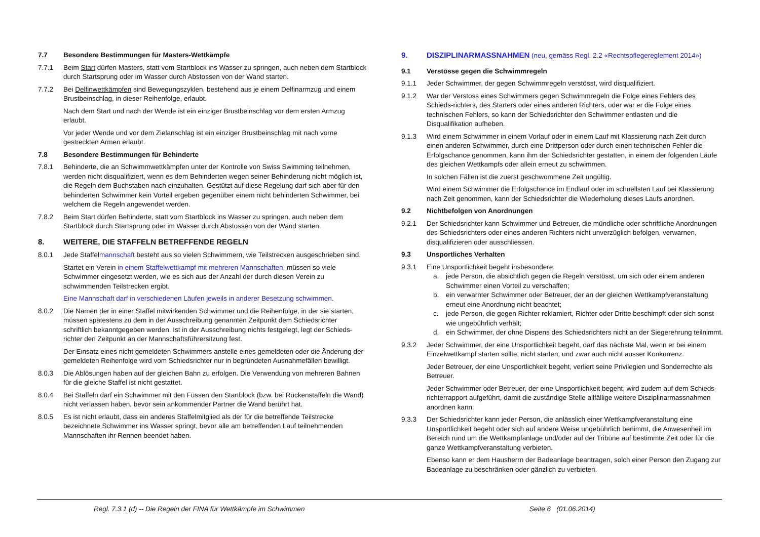7.7 Besondere Bestimmungen für Masters-Wettkämpfe
7.7.1 Beim Start dürfen Masters, statt vom Startblock ins Wasser zu springen, auch neben dem Startblock durch Startsprung oder im Wasser durch Abstossen von der Wand starten.
7.7.2 Bei Delfinwettkämpfen sind Bewegungszyklen, bestehend aus je einem Delfinarmzug und einem Brustbeinschlag, in dieser Reihenfolge, erlaubt.
Nach dem Start und nach der Wende ist ein einziger Brustbeinschlag vor dem ersten Armzug erlaubt.
Vor jeder Wende und vor dem Zielanschlag ist ein einziger Brustbeinschlag mit nach vorne gestreckten Armen erlaubt.
7.8 Besondere Bestimmungen für Behinderte
7.8.1 Behinderte, die an Schwimmwettkämpfen unter der Kontrolle von Swiss Swimming teilnehmen, werden nicht disqualifiziert, wenn es dem Behinderten wegen seiner Behinderung nicht möglich ist, die Regeln dem Buchstaben nach einzuhalten. Gestützt auf diese Regelung darf sich aber für den behinderten Schwimmer kein Vorteil ergeben gegenüber einem nicht behinderten Schwimmer, bei welchem die Regeln angewendet werden.
7.8.2 Beim Start dürfen Behinderte, statt vom Startblock ins Wasser zu springen, auch neben dem Startblock durch Startsprung oder im Wasser durch Abstossen von der Wand starten.
8. WEITERE, DIE STAFFELN BETREFFENDE REGELN
8.0.1 Jede Staffelmannschaft besteht aus so vielen Schwimmern, wie Teilstrecken ausgeschrieben sind.
Startet ein Verein in einem Staffelwettkampf mit mehreren Mannschaften, müssen so viele Schwimmer eingesetzt werden, wie es sich aus der Anzahl der durch diesen Verein zu schwimmenden Teilstrecken ergibt.
Eine Mannschaft darf in verschiedenen Läufen jeweils in anderer Besetzung schwimmen.
8.0.2 Die Namen der in einer Staffel mitwirkenden Schwimmer und die Reihenfolge, in der sie starten, müssen spätestens zu dem in der Ausschreibung genannten Zeitpunkt dem Schiedsrichter schriftlich bekanntgegeben werden. Ist in der Ausschreibung nichts festgelegt, legt der Schieds-richter den Zeitpunkt an der Mannschaftsführersitzung fest.
Der Einsatz eines nicht gemeldeten Schwimmers anstelle eines gemeldeten oder die Änderung der gemeldeten Reihenfolge wird vom Schiedsrichter nur in begründeten Ausnahmefällen bewilligt.
8.0.3 Die Ablösungen haben auf der gleichen Bahn zu erfolgen. Die Verwendung von mehreren Bahnen für die gleiche Staffel ist nicht gestattet.
8.0.4 Bei Staffeln darf ein Schwimmer mit den Füssen den Startblock (bzw. bei Rückenstaffeln die Wand) nicht verlassen haben, bevor sein ankommender Partner die Wand berührt hat.
8.0.5 Es ist nicht erlaubt, dass ein anderes Staffelmitglied als der für die betreffende Teilstrecke bezeichnete Schwimmer ins Wasser springt, bevor alle am betreffenden Lauf teilnehmenden Mannschaften ihr Rennen beendet haben.
9. DISZIPLINARMASSNAHMEN (neu, gemäss Regl. 2.2 «Rechtspflegereglement 2014»)
9.1 Verstösse gegen die Schwimmregeln
9.1.1 Jeder Schwimmer, der gegen Schwimmregeln verstösst, wird disqualifiziert.
9.1.2 War der Verstoss eines Schwimmers gegen Schwimmregeln die Folge eines Fehlers des Schieds-richters, des Starters oder eines anderen Richters, oder war er die Folge eines technischen Fehlers, so kann der Schiedsrichter den Schwimmer entlasten und die Disqualifikation aufheben.
9.1.3 Wird einem Schwimmer in einem Vorlauf oder in einem Lauf mit Klassierung nach Zeit durch einen anderen Schwimmer, durch eine Drittperson oder durch einen technischen Fehler die Erfolgschance genommen, kann ihm der Schiedsrichter gestatten, in einem der folgenden Läufe des gleichen Wettkampfs oder allein erneut zu schwimmen.
In solchen Fällen ist die zuerst geschwommene Zeit ungültig.
Wird einem Schwimmer die Erfolgschance im Endlauf oder im schnellsten Lauf bei Klassierung nach Zeit genommen, kann der Schiedsrichter die Wiederholung dieses Laufs anordnen.
9.2 Nichtbefolgen von Anordnungen
9.2.1 Der Schiedsrichter kann Schwimmer und Betreuer, die mündliche oder schriftliche Anordnungen des Schiedsrichters oder eines anderen Richters nicht unverzüglich befolgen, verwarnen, disqualifizieren oder ausschliessen.
9.3 Unsportliches Verhalten
9.3.1 Eine Unsportlichkeit begeht insbesondere:
a. jede Person, die absichtlich gegen die Regeln verstösst, um sich oder einem anderen Schwimmer einen Vorteil zu verschaffen;
b. ein verwarnter Schwimmer oder Betreuer, der an der gleichen Wettkampfveranstaltung erneut eine Anordnung nicht beachtet;
c. jede Person, die gegen Richter reklamiert, Richter oder Dritte beschimpft oder sich sonst wie ungebührlich verhält;
d. ein Schwimmer, der ohne Dispens des Schiedsrichters nicht an der Siegerehrung teilnimmt.
9.3.2 Jeder Schwimmer, der eine Unsportlichkeit begeht, darf das nächste Mal, wenn er bei einem Einzelwettkampf starten sollte, nicht starten, und zwar auch nicht ausser Konkurrenz.
Jeder Betreuer, der eine Unsportlichkeit begeht, verliert seine Privilegien und Sonderrechte als Betreuer.
Jeder Schwimmer oder Betreuer, der eine Unsportlichkeit begeht, wird zudem auf dem Schieds-richterrapport aufgeführt, damit die zuständige Stelle allfällige weitere Disziplinarmassnahmen anordnen kann.
9.3.3 Der Schiedsrichter kann jeder Person, die anlässlich einer Wettkampfveranstaltung eine Unsportlichkeit begeht oder sich auf andere Weise ungebührlich benimmt, die Anwesenheit im Bereich rund um die Wettkampfanlage und/oder auf der Tribüne auf bestimmte Zeit oder für die ganze Wettkampfveranstaltung verbieten.
Ebenso kann er dem Hausherrn der Badeanlage beantragen, solch einer Person den Zugang zur Badeanlage zu beschränken oder gänzlich zu verbieten.
Regl. 7.3.1 (d) -- Die Regeln der FINA für Wettkämpfe im Schwimmen Seite 6 (01.06.2014)